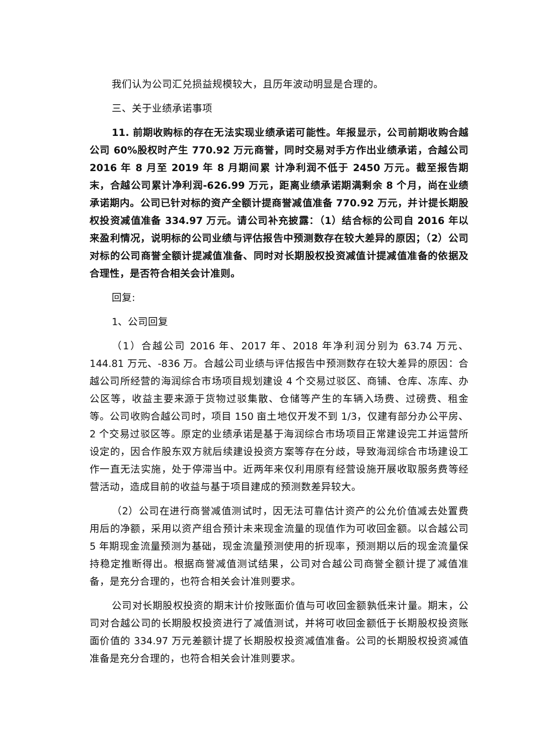我们认为公司汇兑损益规模较大，且历年波动明显是合理的。
三、关于业绩承诺事项
11. 前期收购标的存在无法实现业绩承诺可能性。年报显示，公司前期收购合越公司 60%股权时产生 770.92 万元商誉，同时交易对手方作出业绩承诺，合越公司 2016 年 8 月至 2019 年 8 月期间累 计净利润不低于 2450 万元。截至报告期末，合越公司累计净利润-626.99 万元，距离业绩承诺期满剩余 8 个月，尚在业绩承诺期内。公司已针对标的资产全额计提商誉减值准备 770.92 万元，并计提长期股权投资减值准备 334.97 万元。请公司补充披露：（1）结合标的公司自 2016 年以来盈利情况，说明标的公司业绩与评估报告中预测数存在较大差异的原因；（2）公司对标的公司商誉全额计提减值准备、同时对长期股权投资减值计提减值准备的依据及合理性，是否符合相关会计准则。
回复:
1、公司回复
（1）合越公司 2016 年、2017 年、2018 年净利润分别为 63.74 万元、144.81 万元、-836 万。合越公司业绩与评估报告中预测数存在较大差异的原因：合越公司所经营的海润综合市场项目规划建设 4 个交易过驳区、商铺、仓库、冻库、办公区等，收益主要来源于货物过驳集散、仓储等产生的车辆入场费、过磅费、租金等。公司收购合越公司时，项目 150 亩土地仅开发不到 1/3，仅建有部分办公平房、2 个交易过驳区等。原定的业绩承诺是基于海润综合市场项目正常建设完工并运营所设定的，因合作股东双方就后续建设投资方案等存在分歧，导致海润综合市场建设工作一直无法实施，处于停滞当中。近两年来仅利用原有经营设施开展收取服务费等经营活动，造成目前的收益与基于项目建成的预测数差异较大。
（2）公司在进行商誉减值测试时，因无法可靠估计资产的公允价值减去处置费用后的净额，采用以资产组合预计未来现金流量的现值作为可收回金额。以合越公司 5 年期现金流量预测为基础，现金流量预测使用的折现率，预测期以后的现金流量保持稳定推断得出。根据商誉减值测试结果，公司对合越公司商誉全额计提了减值准备，是充分合理的，也符合相关会计准则要求。
公司对长期股权投资的期末计价按账面价值与可收回金额孰低来计量。期末，公司对合越公司的长期股权投资进行了减值测试，并将可收回金额低于长期股权投资账面价值的 334.97 万元差额计提了长期股权投资减值准备。公司的长期股权投资减值准备是充分合理的，也符合相关会计准则要求。